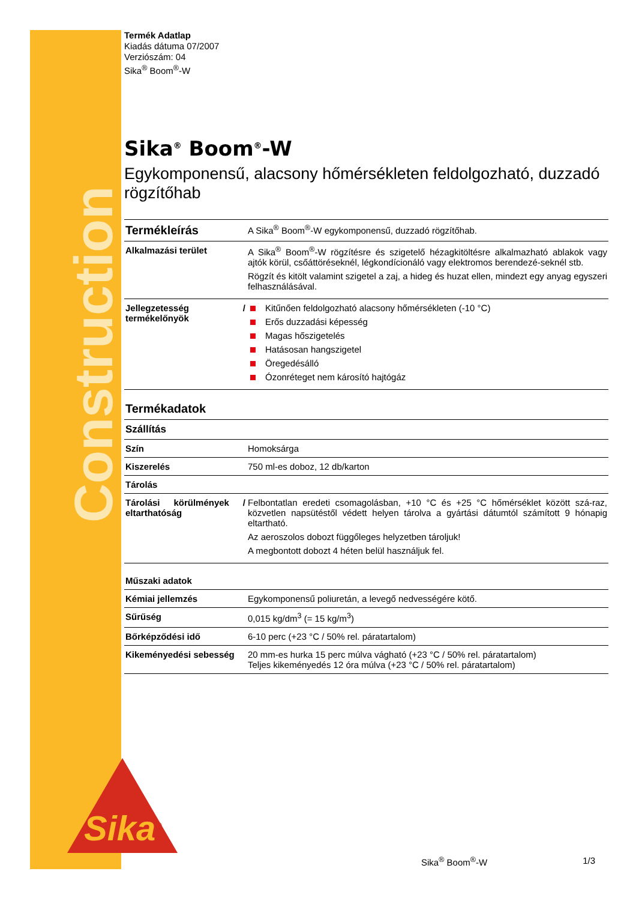Construction
Sika<sup>®</sup>
Termék Adatlap
Kiadás dátuma 07/2007
Verziószám: 04
Sika<sup>®</sup> Boom<sup>®</sup>-W
Sika<sup>®</sup> Boom<sup>®</sup>-W
Egykomponensű, alacsony hőmérsékleten feldolgozható, duzzadó rögzítőhab
| Termékleírás | A Sika<sup>®</sup> Boom<sup>®</sup>-W egykomponensű, duzzadó rögzítőhab. |
| Alkalmazási terület | A Sika<sup>®</sup> Boom<sup>®</sup>-W rögzítésre és szigetelő hézagkitöltésre alkalmazható ablakok vagy ajtók körül, csőáttöréseknél, légkondícionáló vagy elektromos berendezé-seknél stb. Rögzít és kitölt valamint szigetel a zaj, a hideg és huzat ellen, mindezt egy anyag egyszeri felhasználásával. |
| Jellegzetesség / termékelőnyök | Kitűnően feldolgozható alacsony hőmérsékleten (-10 °C) Erős duzzadási képesség Magas hőszigetelés Hatásosan hangszigetel Öregedésálló Ózonréteget nem károsító hajtógáz |
| Termékadatok | |
| Szállítás | |
| Szín | Homoksárga |
| Kiszerelés | 750 ml-es doboz, 12 db/karton |
| Tárolás | |
| Tárolási körülmények / eltarthatóság | Felbontatlan eredeti csomagolásban, +10 °C és +25 °C hőmérséklet között szá-raz, közvetlen napsütéstől védett helyen tárolva a gyártási dátumtól számított 9 hónapig eltartható. Az aeroszolos dobozt függőleges helyzetben tároljuk! A megbontott dobozt 4 héten belül használjuk fel. |
| Műszaki adatok | |
| Kémiai jellemzés | Egykomponensű poliuretán, a levegő nedvességére kötő. |
| Sűrűség | 0,015 kg/dm<sup>3</sup> (= 15 kg/m<sup>3</sup>) |
| Bőrképződési idő | 6-10 perc (+23 °C / 50% rel. páratartalom) |
| Kikeményedési sebesség | 20 mm-es hurka 15 perc múlva vágható (+23 °C / 50% rel. páratartalom) Teljes kikeményedés 12 óra múlva (+23 °C / 50% rel. páratartalom) |
Sika<sup>®</sup> Boom<sup>®</sup>-W 1/3